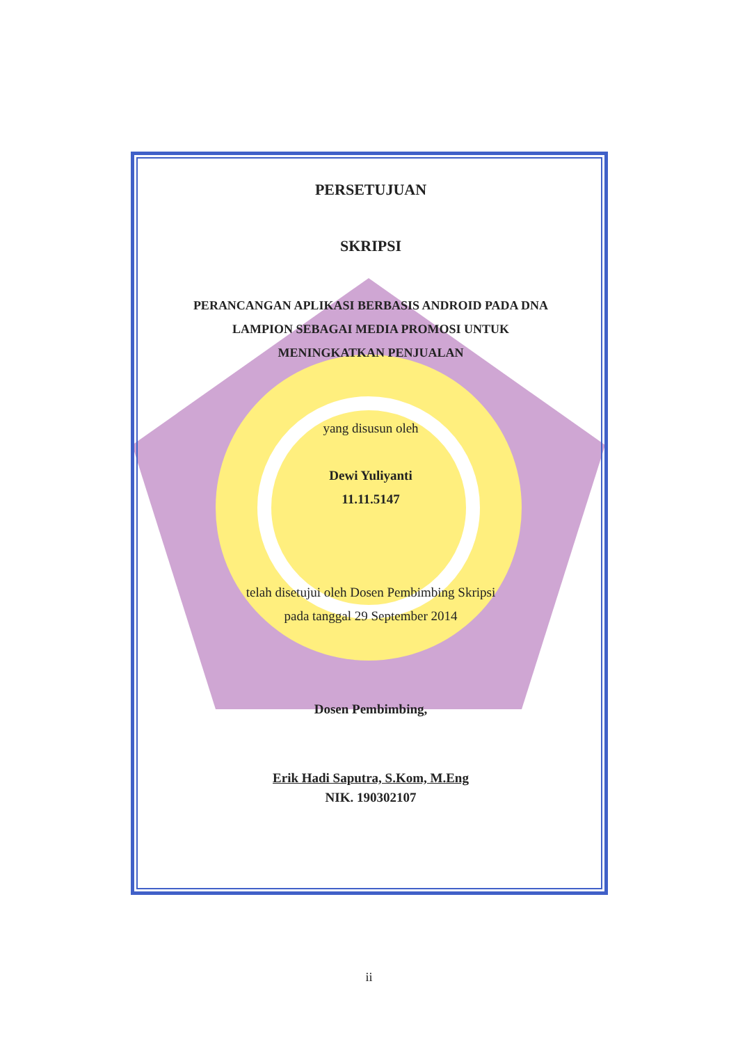PERSETUJUAN
SKRIPSI
PERANCANGAN APLIKASI BERBASIS ANDROID PADA DNA
LAMPION SEBAGAI MEDIA PROMOSI UNTUK
MENINGKATKAN PENJUALAN
yang disusun oleh
Dewi Yuliyanti
11.11.5147
telah disetujui oleh Dosen Pembimbing Skripsi
pada tanggal 29 September 2014
Dosen Pembimbing,
Erik Hadi Saputra, S.Kom, M.Eng
NIK. 190302107
ii